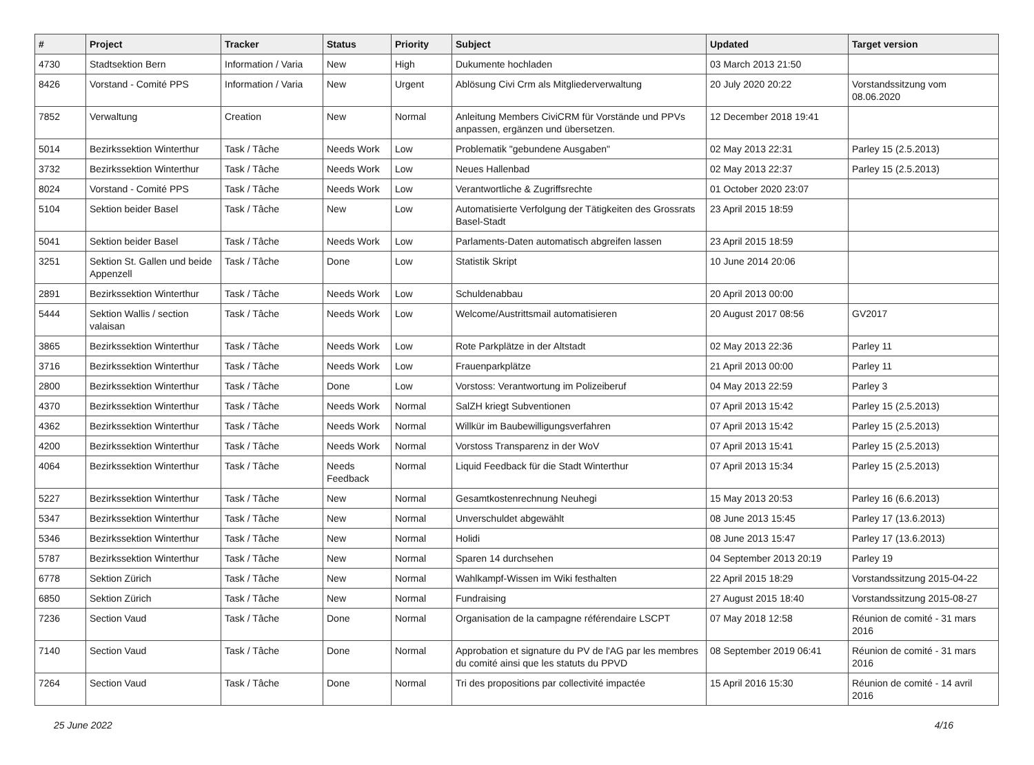| # | Project | Tracker | Status | Priority | Subject | Updated | Target version |
| --- | --- | --- | --- | --- | --- | --- | --- |
| 4730 | Stadtsektion Bern | Information / Varia | New | High | Dukumente hochladen | 03 March 2013 21:50 | |
| 8426 | Vorstand - Comité PPS | Information / Varia | New | Urgent | Ablösung Civi Crm als Mitgliederverwaltung | 20 July 2020 20:22 | Vorstandssitzung vom 08.06.2020 |
| 7852 | Verwaltung | Creation | New | Normal | Anleitung Members CiviCRM für Vorstände und PPVs anpassen, ergänzen und übersetzen. | 12 December 2018 19:41 | |
| 5014 | Bezirkssektion Winterthur | Task / Tâche | Needs Work | Low | Problematik "gebundene Ausgaben" | 02 May 2013 22:31 | Parley 15 (2.5.2013) |
| 3732 | Bezirkssektion Winterthur | Task / Tâche | Needs Work | Low | Neues Hallenbad | 02 May 2013 22:37 | Parley 15 (2.5.2013) |
| 8024 | Vorstand - Comité PPS | Task / Tâche | Needs Work | Low | Verantwortliche & Zugriffsrechte | 01 October 2020 23:07 | |
| 5104 | Sektion beider Basel | Task / Tâche | New | Low | Automatisierte Verfolgung der Tätigkeiten des Grossrats Basel-Stadt | 23 April 2015 18:59 | |
| 5041 | Sektion beider Basel | Task / Tâche | Needs Work | Low | Parlaments-Daten automatisch abgreifen lassen | 23 April 2015 18:59 | |
| 3251 | Sektion St. Gallen und beide Appenzell | Task / Tâche | Done | Low | Statistik Skript | 10 June 2014 20:06 | |
| 2891 | Bezirkssektion Winterthur | Task / Tâche | Needs Work | Low | Schuldenabbau | 20 April 2013 00:00 | |
| 5444 | Sektion Wallis / section valaisan | Task / Tâche | Needs Work | Low | Welcome/Austrittsmail automatisieren | 20 August 2017 08:56 | GV2017 |
| 3865 | Bezirkssektion Winterthur | Task / Tâche | Needs Work | Low | Rote Parkplätze in der Altstadt | 02 May 2013 22:36 | Parley 11 |
| 3716 | Bezirkssektion Winterthur | Task / Tâche | Needs Work | Low | Frauenparkplätze | 21 April 2013 00:00 | Parley 11 |
| 2800 | Bezirkssektion Winterthur | Task / Tâche | Done | Low | Vorstoss: Verantwortung im Polizeiberuf | 04 May 2013 22:59 | Parley 3 |
| 4370 | Bezirkssektion Winterthur | Task / Tâche | Needs Work | Normal | SalZH kriegt Subventionen | 07 April 2013 15:42 | Parley 15 (2.5.2013) |
| 4362 | Bezirkssektion Winterthur | Task / Tâche | Needs Work | Normal | Willkür im Baubewilligungsverfahren | 07 April 2013 15:42 | Parley 15 (2.5.2013) |
| 4200 | Bezirkssektion Winterthur | Task / Tâche | Needs Work | Normal | Vorstoss Transparenz in der WoV | 07 April 2013 15:41 | Parley 15 (2.5.2013) |
| 4064 | Bezirkssektion Winterthur | Task / Tâche | Needs Feedback | Normal | Liquid Feedback für die Stadt Winterthur | 07 April 2013 15:34 | Parley 15 (2.5.2013) |
| 5227 | Bezirkssektion Winterthur | Task / Tâche | New | Normal | Gesamtkostenrechnung Neuhegi | 15 May 2013 20:53 | Parley 16 (6.6.2013) |
| 5347 | Bezirkssektion Winterthur | Task / Tâche | New | Normal | Unverschuldet abgewählt | 08 June 2013 15:45 | Parley 17 (13.6.2013) |
| 5346 | Bezirkssektion Winterthur | Task / Tâche | New | Normal | Holidi | 08 June 2013 15:47 | Parley 17 (13.6.2013) |
| 5787 | Bezirkssektion Winterthur | Task / Tâche | New | Normal | Sparen 14 durchsehen | 04 September 2013 20:19 | Parley 19 |
| 6778 | Sektion Zürich | Task / Tâche | New | Normal | Wahlkampf-Wissen im Wiki festhalten | 22 April 2015 18:29 | Vorstandssitzung 2015-04-22 |
| 6850 | Sektion Zürich | Task / Tâche | New | Normal | Fundraising | 27 August 2015 18:40 | Vorstandssitzung 2015-08-27 |
| 7236 | Section Vaud | Task / Tâche | Done | Normal | Organisation de la campagne référendaire LSCPT | 07 May 2018 12:58 | Réunion de comité - 31 mars 2016 |
| 7140 | Section Vaud | Task / Tâche | Done | Normal | Approbation et signature du PV de l'AG par les membres du comité ainsi que les statuts du PPVD | 08 September 2019 06:41 | Réunion de comité - 31 mars 2016 |
| 7264 | Section Vaud | Task / Tâche | Done | Normal | Tri des propositions par collectivité impactée | 15 April 2016 15:30 | Réunion de comité - 14 avril 2016 |
25 June 2022 4/16